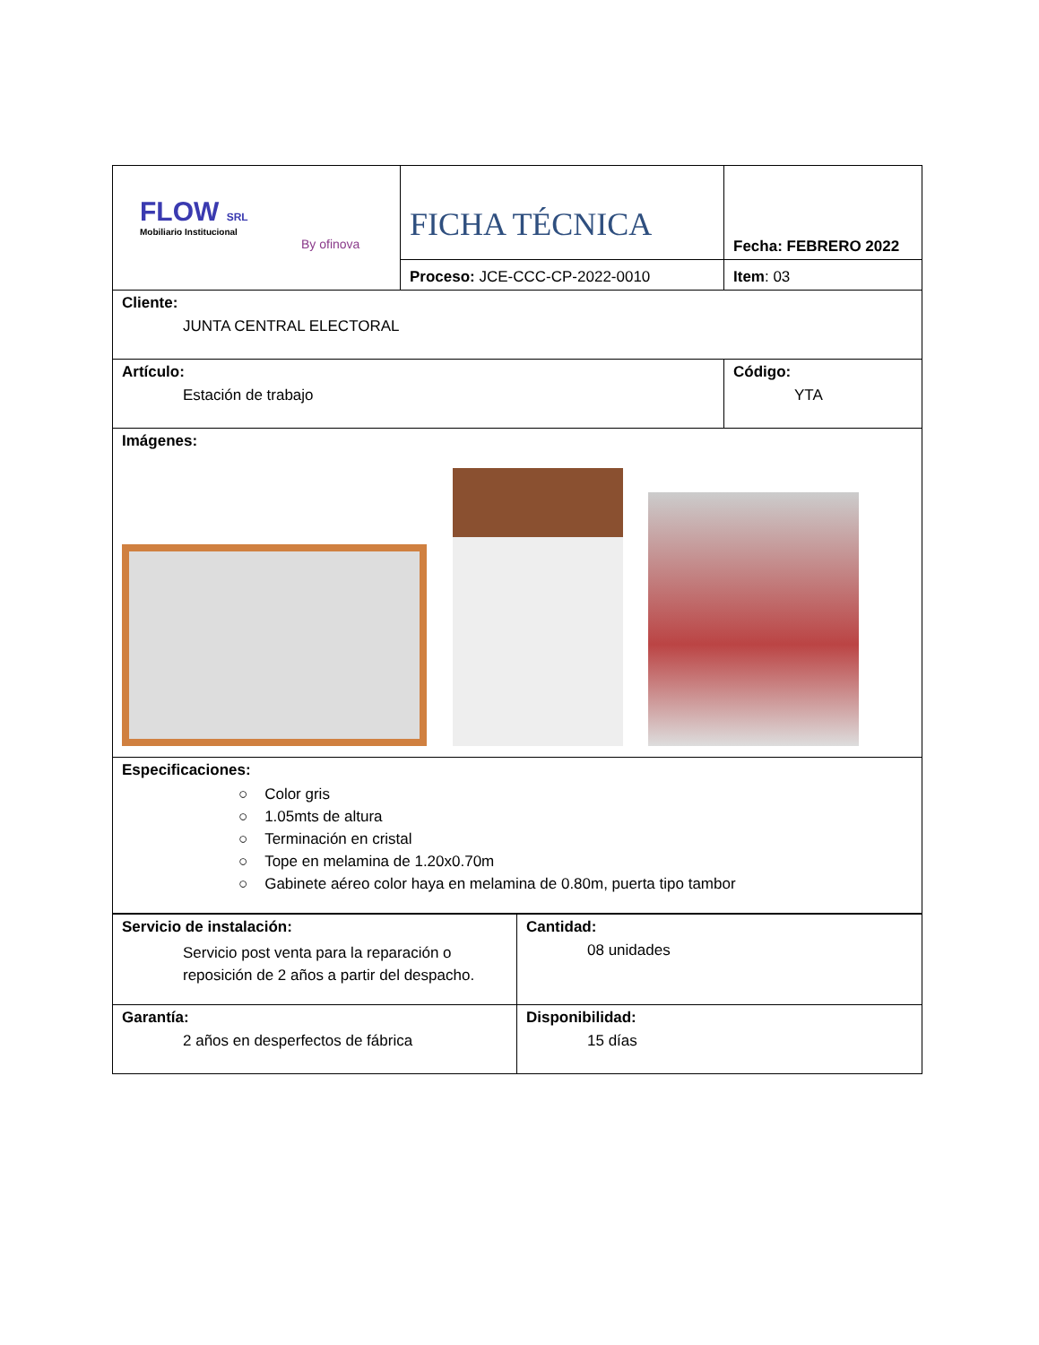| FLOW SRL Mobiliario Institucional By ofinova | FICHA TÉCNICA | Fecha: FEBRERO 2022 |
| | Proceso: JCE-CCC-CP-2022-0010 | Item : 03 |
| Cliente: JUNTA CENTRAL ELECTORAL | | |
| Artículo: Estación de trabajo | | Código: YTA |
| Imágenes: | | |
| Especificaciones: ○ Color gris ○ 1.05mts de altura ○ Terminación en cristal ○ Tope en melamina de 1.20x0.70m ○ Gabinete aéreo color haya en melamina de 0.80m, puerta tipo tambor | | |
| Servicio de instalación: Servicio post venta para la reparación o reposición de 2 años a partir del despacho. | Cantidad: 08 unidades |
| Garantía: 2 años en desperfectos de fábrica | Disponibilidad: 15 días |